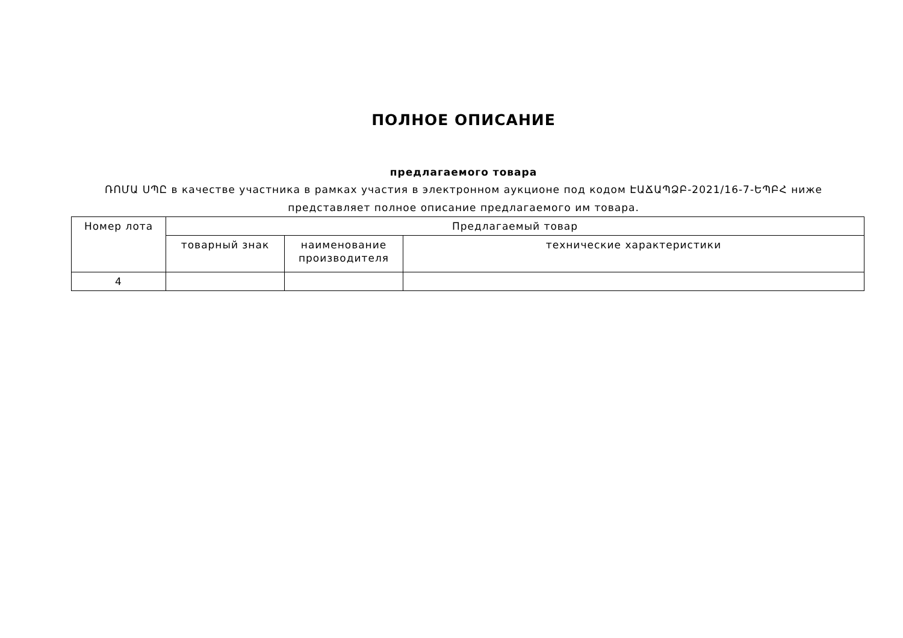ПОЛНОЕ ОПИСАНИЕ
предлагаемого товара
ՌՈՄԱ ՍՊԸ в качестве участника в рамках участия в электронном аукционе под кодом ԷԱՃԱՊՁԲ-2021/16-7-ԵՊԲՀ ниже представляет полное описание предлагаемого им товара.
| Номер лота | Предлагаемый товар | | |
| --- | --- | --- | --- |
| | товарный знак | наименование производителя | технические характеристики |
| 4 | | | |